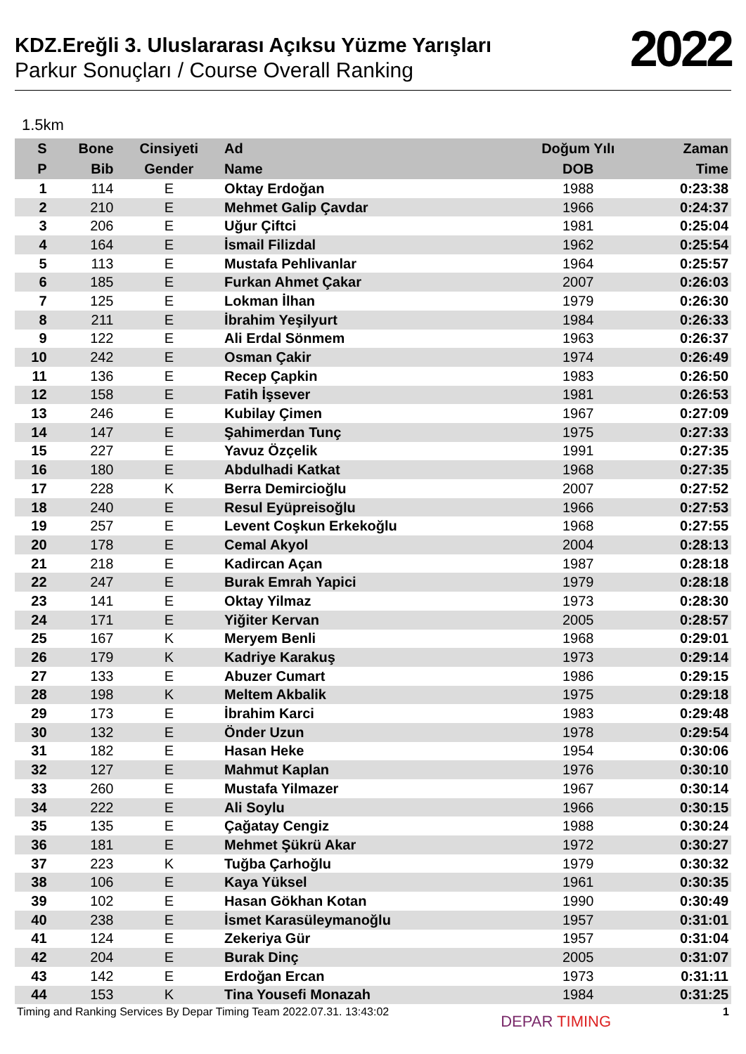KDZ.Ereğli 3. Uluslararası Açıksu Yüzme Yarışları
Parkur Sonuçları / Course Overall Ranking
2022
1.5km
| S | Bone | Cinsiyeti | Ad | Doğum Yılı | Zaman |
| --- | --- | --- | --- | --- | --- |
| P | Bib | Gender | Name | DOB | Time |
| 1 | 114 | E | Oktay Erdoğan | 1988 | 0:23:38 |
| 2 | 210 | E | Mehmet Galip Çavdar | 1966 | 0:24:37 |
| 3 | 206 | E | Uğur Çiftci | 1981 | 0:25:04 |
| 4 | 164 | E | İsmail Filizdal | 1962 | 0:25:54 |
| 5 | 113 | E | Mustafa Pehlivanlar | 1964 | 0:25:57 |
| 6 | 185 | E | Furkan Ahmet Çakar | 2007 | 0:26:03 |
| 7 | 125 | E | Lokman İlhan | 1979 | 0:26:30 |
| 8 | 211 | E | İbrahim Yeşilyurt | 1984 | 0:26:33 |
| 9 | 122 | E | Ali Erdal Sönmem | 1963 | 0:26:37 |
| 10 | 242 | E | Osman Çakir | 1974 | 0:26:49 |
| 11 | 136 | E | Recep Çapkin | 1983 | 0:26:50 |
| 12 | 158 | E | Fatih İşsever | 1981 | 0:26:53 |
| 13 | 246 | E | Kubilay Çimen | 1967 | 0:27:09 |
| 14 | 147 | E | Şahimerdan Tunç | 1975 | 0:27:33 |
| 15 | 227 | E | Yavuz Özçelik | 1991 | 0:27:35 |
| 16 | 180 | E | Abdulhadi Katkat | 1968 | 0:27:35 |
| 17 | 228 | K | Berra Demircioğlu | 2007 | 0:27:52 |
| 18 | 240 | E | Resul Eyüpreisoğlu | 1966 | 0:27:53 |
| 19 | 257 | E | Levent Coşkun Erkekoğlu | 1968 | 0:27:55 |
| 20 | 178 | E | Cemal Akyol | 2004 | 0:28:13 |
| 21 | 218 | E | Kadircan Açan | 1987 | 0:28:18 |
| 22 | 247 | E | Burak Emrah Yapici | 1979 | 0:28:18 |
| 23 | 141 | E | Oktay Yilmaz | 1973 | 0:28:30 |
| 24 | 171 | E | Yiğiter Kervan | 2005 | 0:28:57 |
| 25 | 167 | K | Meryem Benli | 1968 | 0:29:01 |
| 26 | 179 | K | Kadriye Karakuş | 1973 | 0:29:14 |
| 27 | 133 | E | Abuzer Cumart | 1986 | 0:29:15 |
| 28 | 198 | K | Meltem Akbalik | 1975 | 0:29:18 |
| 29 | 173 | E | İbrahim Karci | 1983 | 0:29:48 |
| 30 | 132 | E | Önder Uzun | 1978 | 0:29:54 |
| 31 | 182 | E | Hasan Heke | 1954 | 0:30:06 |
| 32 | 127 | E | Mahmut Kaplan | 1976 | 0:30:10 |
| 33 | 260 | E | Mustafa Yilmazer | 1967 | 0:30:14 |
| 34 | 222 | E | Ali Soylu | 1966 | 0:30:15 |
| 35 | 135 | E | Çağatay Cengiz | 1988 | 0:30:24 |
| 36 | 181 | E | Mehmet Şükrü Akar | 1972 | 0:30:27 |
| 37 | 223 | K | Tuğba Çarhoğlu | 1979 | 0:30:32 |
| 38 | 106 | E | Kaya Yüksel | 1961 | 0:30:35 |
| 39 | 102 | E | Hasan Gökhan Kotan | 1990 | 0:30:49 |
| 40 | 238 | E | İsmet Karasüleymanoğlu | 1957 | 0:31:01 |
| 41 | 124 | E | Zekeriya Gür | 1957 | 0:31:04 |
| 42 | 204 | E | Burak Dinç | 2005 | 0:31:07 |
| 43 | 142 | E | Erdoğan Ercan | 1973 | 0:31:11 |
| 44 | 153 | K | Tina Yousefi Monazah | 1984 | 0:31:25 |
Timing and Ranking Services By Depar Timing Team 2022.07.31. 13:43:02 DEPAR TIMING 1